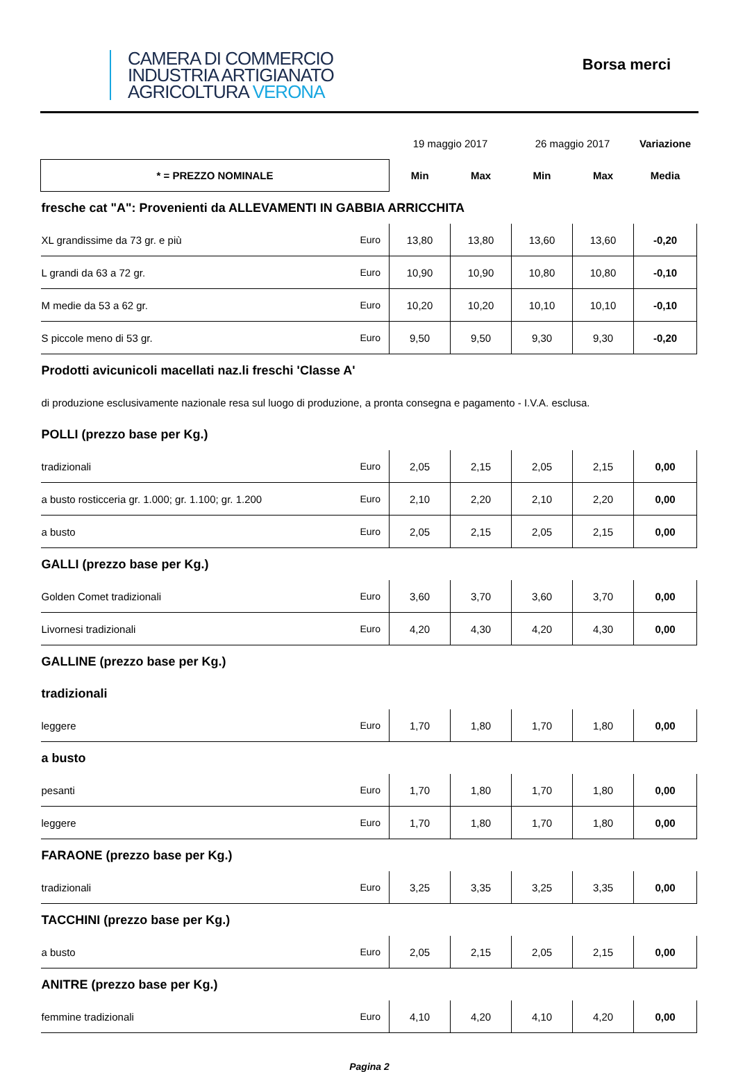CAMERA DI COMMERCIO
INDUSTRIA ARTIGIANATO
AGRICOLTURA VERONA
Borsa merci
| | | 19 maggio 2017 | | 26 maggio 2017 | | Variazione |
| * = PREZZO NOMINALE | | Min | Max | Min | Max | Media |
| fresche cat "A": Provenienti da ALLEVAMENTI IN GABBIA ARRICCHITA | | | | | | |
| XL grandissime da 73 gr. e più | Euro | 13,80 | 13,80 | 13,60 | 13,60 | -0,20 |
| L grandi da 63 a 72 gr. | Euro | 10,90 | 10,90 | 10,80 | 10,80 | -0,10 |
| M medie da 53 a 62 gr. | Euro | 10,20 | 10,20 | 10,10 | 10,10 | -0,10 |
| S piccole meno di 53 gr. | Euro | 9,50 | 9,50 | 9,30 | 9,30 | -0,20 |
| Prodotti avicunicoli macellati naz.li freschi 'Classe A' | | | | | | |
| di produzione esclusivamente nazionale resa sul luogo di produzione, a pronta consegna e pagamento - I.V.A. esclusa. | | | | | | |
| POLLI (prezzo base per Kg.) | | | | | | |
| tradizionali | Euro | 2,05 | 2,15 | 2,05 | 2,15 | 0,00 |
| a busto rosticceria gr. 1.000; gr. 1.100; gr. 1.200 | Euro | 2,10 | 2,20 | 2,10 | 2,20 | 0,00 |
| a busto | Euro | 2,05 | 2,15 | 2,05 | 2,15 | 0,00 |
| GALLI (prezzo base per Kg.) | | | | | | |
| Golden Comet tradizionali | Euro | 3,60 | 3,70 | 3,60 | 3,70 | 0,00 |
| Livornesi tradizionali | Euro | 4,20 | 4,30 | 4,20 | 4,30 | 0,00 |
| GALLINE (prezzo base per Kg.) | | | | | | |
| tradizionali | | | | | | |
| leggere | Euro | 1,70 | 1,80 | 1,70 | 1,80 | 0,00 |
| a busto | | | | | | |
| pesanti | Euro | 1,70 | 1,80 | 1,70 | 1,80 | 0,00 |
| leggere | Euro | 1,70 | 1,80 | 1,70 | 1,80 | 0,00 |
| FARAONE (prezzo base per Kg.) | | | | | | |
| tradizionali | Euro | 3,25 | 3,35 | 3,25 | 3,35 | 0,00 |
| TACCHINI (prezzo base per Kg.) | | | | | | |
| a busto | Euro | 2,05 | 2,15 | 2,05 | 2,15 | 0,00 |
| ANITRE (prezzo base per Kg.) | | | | | | |
| femmine tradizionali | Euro | 4,10 | 4,20 | 4,10 | 4,20 | 0,00 |
Pagina 2